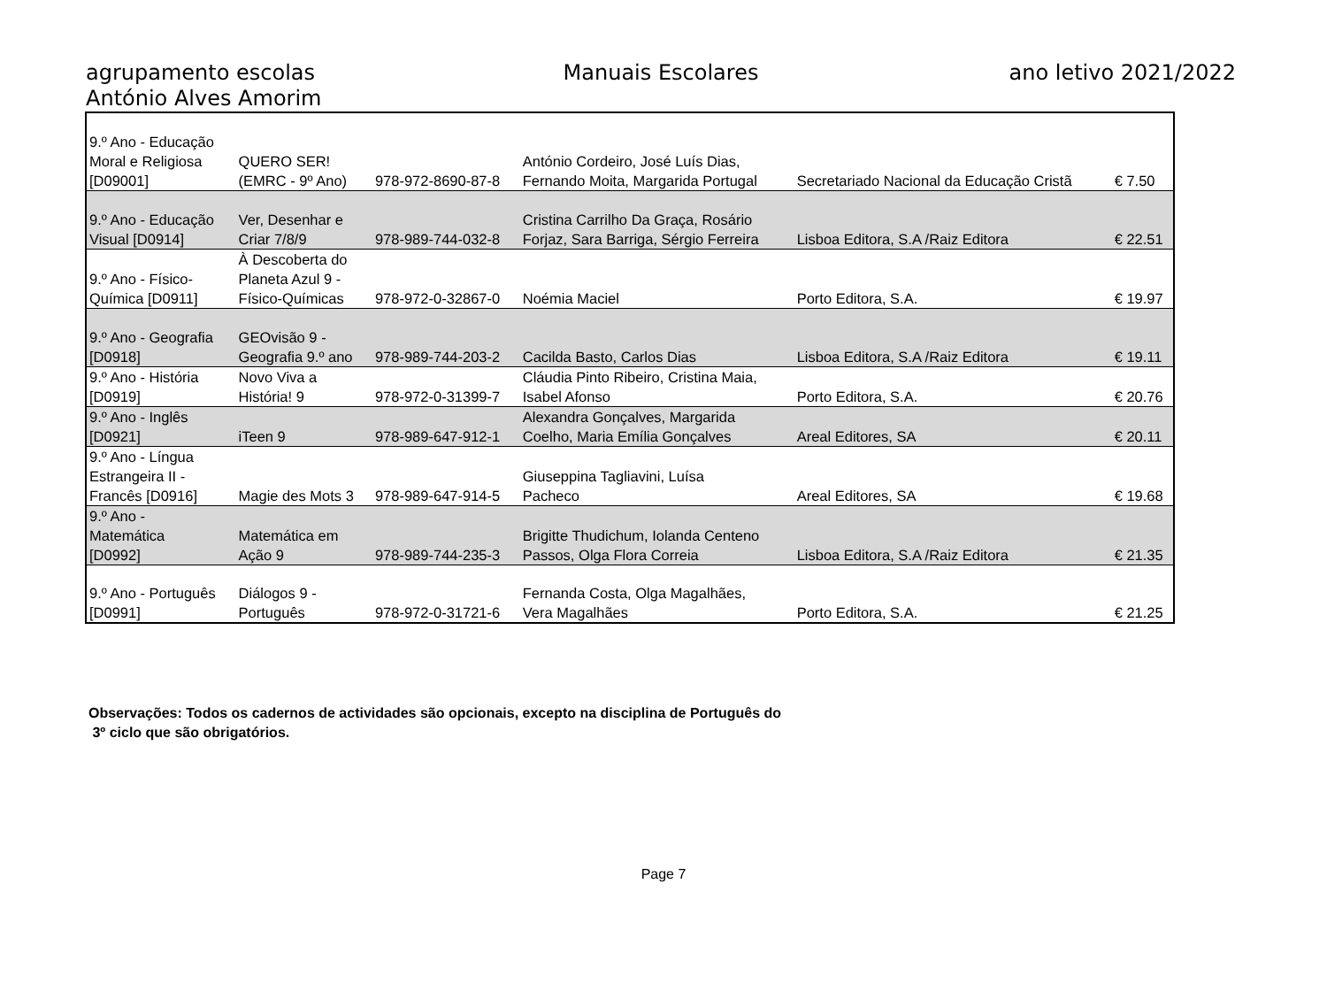agrupamento escolas
António Alves Amorim
Manuais Escolares ano letivo 2021/2022
| 9.º Ano - Educação Moral e Religiosa [D09001] | QUERO SER! (EMRC - 9º Ano) | 978-972-8690-87-8 | António Cordeiro, José Luís Dias, Fernando Moita, Margarida Portugal | Secretariado Nacional da Educação Cristã | € 7.50 |
| 9.º Ano - Educação Visual [D0914] | Ver, Desenhar e Criar 7/8/9 | 978-989-744-032-8 | Cristina Carrilho Da Graça, Rosário Forjaz, Sara Barriga, Sérgio Ferreira | Lisboa Editora, S.A /Raiz Editora | € 22.51 |
| 9.º Ano - Físico- Química [D0911] | À Descoberta do Planeta Azul 9 - Físico-Químicas | 978-972-0-32867-0 | Noémia Maciel | Porto Editora, S.A. | € 19.97 |
| 9.º Ano - Geografia [D0918] | GEOvisão 9 - Geografia 9.º ano | 978-989-744-203-2 | Cacilda Basto, Carlos Dias | Lisboa Editora, S.A /Raiz Editora | € 19.11 |
| 9.º Ano - História [D0919] | Novo Viva a História! 9 | 978-972-0-31399-7 | Cláudia Pinto Ribeiro, Cristina Maia, Isabel Afonso | Porto Editora, S.A. | € 20.76 |
| 9.º Ano - Inglês [D0921] | iTeen 9 | 978-989-647-912-1 | Alexandra Gonçalves, Margarida Coelho, Maria Emília Gonçalves | Areal Editores, SA | € 20.11 |
| 9.º Ano - Língua Estrangeira II - Francês [D0916] | Magie des Mots 3 | 978-989-647-914-5 | Giuseppina Tagliavini, Luísa Pacheco | Areal Editores, SA | € 19.68 |
| 9.º Ano - Matemática [D0992] | Matemática em Ação 9 | 978-989-744-235-3 | Brigitte Thudichum, Iolanda Centeno Passos, Olga Flora Correia | Lisboa Editora, S.A /Raiz Editora | € 21.35 |
| 9.º Ano - Português [D0991] | Diálogos 9 - Português | 978-972-0-31721-6 | Fernanda Costa, Olga Magalhães, Vera Magalhães | Porto Editora, S.A. | € 21.25 |
Observações: Todos os cadernos de actividades são opcionais, excepto na disciplina de Português do
3º ciclo que são obrigatórios.
Page 7